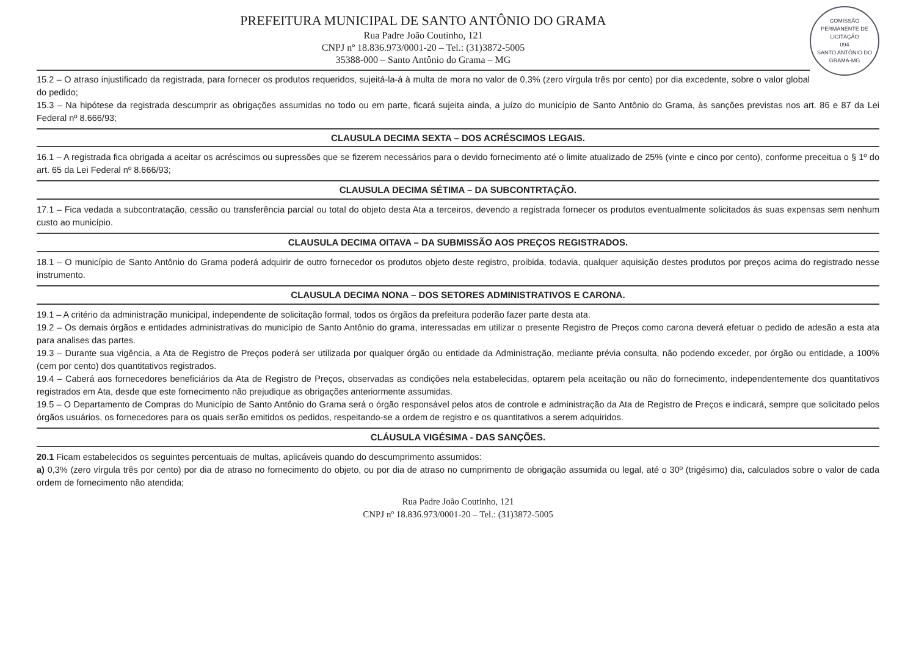COMISSÃO PERMANENTE DE LICITAÇÃO
094
SANTO ANTÔNIO DO GRAMA-MG
PREFEITURA MUNICIPAL DE SANTO ANTÔNIO DO GRAMA
Rua Padre João Coutinho, 121
CNPJ nº 18.836.973/0001-20 – Tel.: (31)3872-5005
35388-000 – Santo Antônio do Grama – MG
15.2 – O atraso injustificado da registrada, para fornecer os produtos requeridos, sujeitá-la-á à multa de mora no valor de 0,3% (zero vírgula três por cento) por dia excedente, sobre o valor global do pedido;
15.3 – Na hipótese da registrada descumprir as obrigações assumidas no todo ou em parte, ficará sujeita ainda, a juízo do município de Santo Antônio do Grama, às sanções previstas nos art. 86 e 87 da Lei Federal nº 8.666/93;
CLAUSULA DECIMA SEXTA – DOS ACRÉSCIMOS LEGAIS.
16.1 – A registrada fica obrigada a aceitar os acréscimos ou supressões que se fizerem necessários para o devido fornecimento até o limite atualizado de 25% (vinte e cinco por cento), conforme preceitua o § 1º do art. 65 da Lei Federal nº 8.666/93;
CLAUSULA DECIMA SÉTIMA – DA SUBCONTRTAÇÃO.
17.1 – Fica vedada a subcontratação, cessão ou transferência parcial ou total do objeto desta Ata a terceiros, devendo a registrada fornecer os produtos eventualmente solicitados às suas expensas sem nenhum custo ao município.
CLAUSULA DECIMA OITAVA – DA SUBMISSÃO AOS PREÇOS REGISTRADOS.
18.1 – O município de Santo Antônio do Grama poderá adquirir de outro fornecedor os produtos objeto deste registro, proibida, todavia, qualquer aquisição destes produtos por preços acima do registrado nesse instrumento.
CLAUSULA DECIMA NONA – DOS SETORES ADMINISTRATIVOS E CARONA.
19.1 – A critério da administração municipal, independente de solicitação formal, todos os órgãos da prefeitura poderão fazer parte desta ata.
19.2 – Os demais órgãos e entidades administrativas do município de Santo Antônio do grama, interessadas em utilizar o presente Registro de Preços como carona deverá efetuar o pedido de adesão a esta ata para analises das partes.
19.3 – Durante sua vigência, a Ata de Registro de Preços poderá ser utilizada por qualquer órgão ou entidade da Administração, mediante prévia consulta, não podendo exceder, por órgão ou entidade, a 100% (cem por cento) dos quantitativos registrados.
19.4 – Caberá aos fornecedores beneficiários da Ata de Registro de Preços, observadas as condições nela estabelecidas, optarem pela aceitação ou não do fornecimento, independentemente dos quantitativos registrados em Ata, desde que este fornecimento não prejudique as obrigações anteriormente assumidas.
19.5 – O Departamento de Compras do Município de Santo Antônio do Grama será o órgão responsável pelos atos de controle e administração da Ata de Registro de Preços e indicará, sempre que solicitado pelos órgãos usuários, os fornecedores para os quais serão emitidos os pedidos, respeitando-se a ordem de registro e os quantitativos a serem adquiridos.
CLÁUSULA VIGÉSIMA - DAS SANÇÕES.
20.1 Ficam estabelecidos os seguintes percentuais de multas, aplicáveis quando do descumprimento assumidos:
a) 0,3% (zero vírgula três por cento) por dia de atraso no fornecimento do objeto, ou por dia de atraso no cumprimento de obrigação assumida ou legal, até o 30º (trigésimo) dia, calculados sobre o valor de cada ordem de fornecimento não atendida;
Rua Padre João Coutinho, 121
CNPJ nº 18.836.973/0001-20 – Tel.: (31)3872-5005